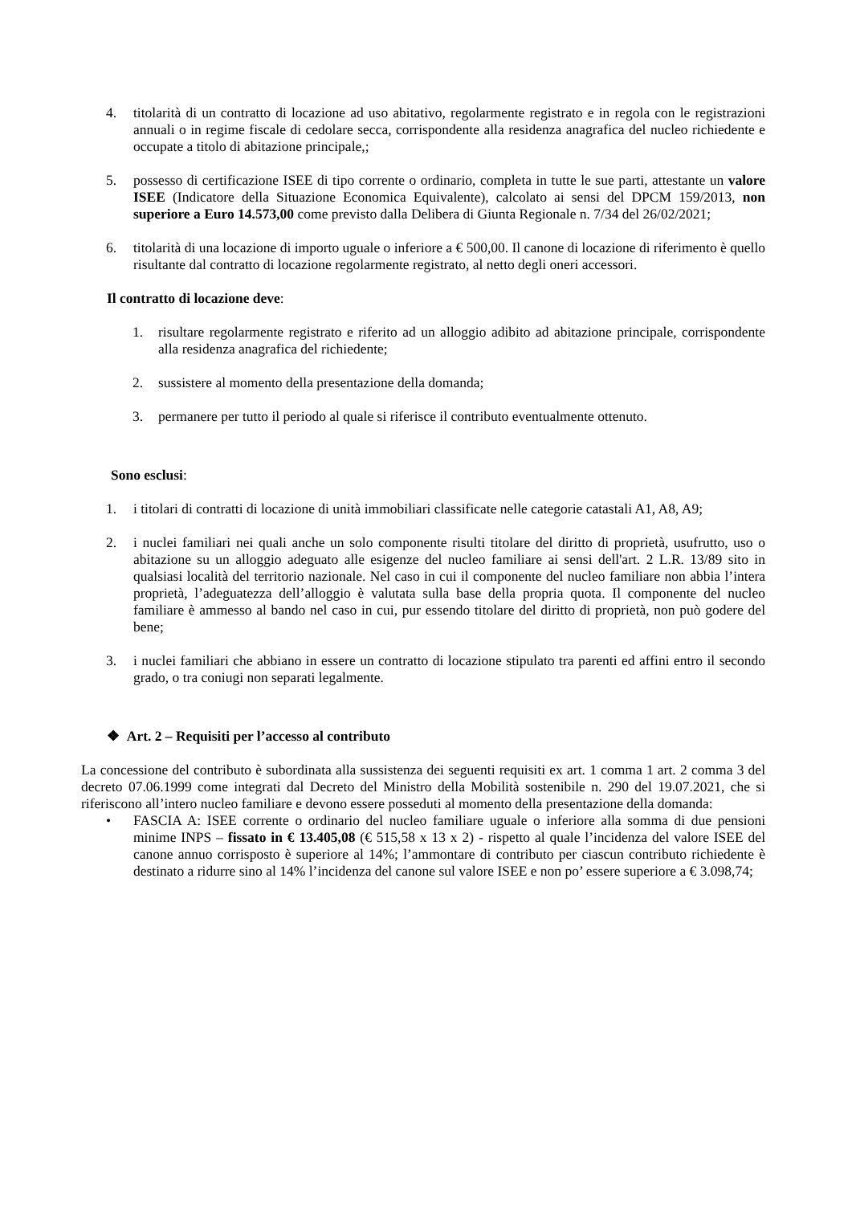4. titolarità di un contratto di locazione ad uso abitativo, regolarmente registrato e in regola con le registrazioni annuali o in regime fiscale di cedolare secca, corrispondente alla residenza anagrafica del nucleo richiedente e occupate a titolo di abitazione principale,;
5. possesso di certificazione ISEE di tipo corrente o ordinario, completa in tutte le sue parti, attestante un valore ISEE (Indicatore della Situazione Economica Equivalente), calcolato ai sensi del DPCM 159/2013, non superiore a Euro 14.573,00 come previsto dalla Delibera di Giunta Regionale n. 7/34 del 26/02/2021;
6. titolarità di una locazione di importo uguale o inferiore a € 500,00. Il canone di locazione di riferimento è quello risultante dal contratto di locazione regolarmente registrato, al netto degli oneri accessori.
Il contratto di locazione deve:
1. risultare regolarmente registrato e riferito ad un alloggio adibito ad abitazione principale, corrispondente alla residenza anagrafica del richiedente;
2. sussistere al momento della presentazione della domanda;
3. permanere per tutto il periodo al quale si riferisce il contributo eventualmente ottenuto.
Sono esclusi:
1. i titolari di contratti di locazione di unità immobiliari classificate nelle categorie catastali A1, A8, A9;
2. i nuclei familiari nei quali anche un solo componente risulti titolare del diritto di proprietà, usufrutto, uso o abitazione su un alloggio adeguato alle esigenze del nucleo familiare ai sensi dell'art. 2 L.R. 13/89 sito in qualsiasi località del territorio nazionale. Nel caso in cui il componente del nucleo familiare non abbia l’intera proprietà, l’adeguatezza dell’alloggio è valutata sulla base della propria quota. Il componente del nucleo familiare è ammesso al bando nel caso in cui, pur essendo titolare del diritto di proprietà, non può godere del bene;
3. i nuclei familiari che abbiano in essere un contratto di locazione stipulato tra parenti ed affini entro il secondo grado, o tra coniugi non separati legalmente.
❖ Art. 2 – Requisiti per l’accesso al contributo
La concessione del contributo è subordinata alla sussistenza dei seguenti requisiti ex art. 1 comma 1 art. 2 comma 3 del decreto 07.06.1999 come integrati dal Decreto del Ministro della Mobilità sostenibile n. 290 del 19.07.2021, che si riferiscono all’intero nucleo familiare e devono essere posseduti al momento della presentazione della domanda:
• FASCIA A: ISEE corrente o ordinario del nucleo familiare uguale o inferiore alla somma di due pensioni minime INPS – fissato in € 13.405,08 (€ 515,58 x 13 x 2) - rispetto al quale l’incidenza del valore ISEE del canone annuo corrisposto è superiore al 14%; l’ammontare di contributo per ciascun contributo richiedente è destinato a ridurre sino al 14% l’incidenza del canone sul valore ISEE e non po’ essere superiore a € 3.098,74;